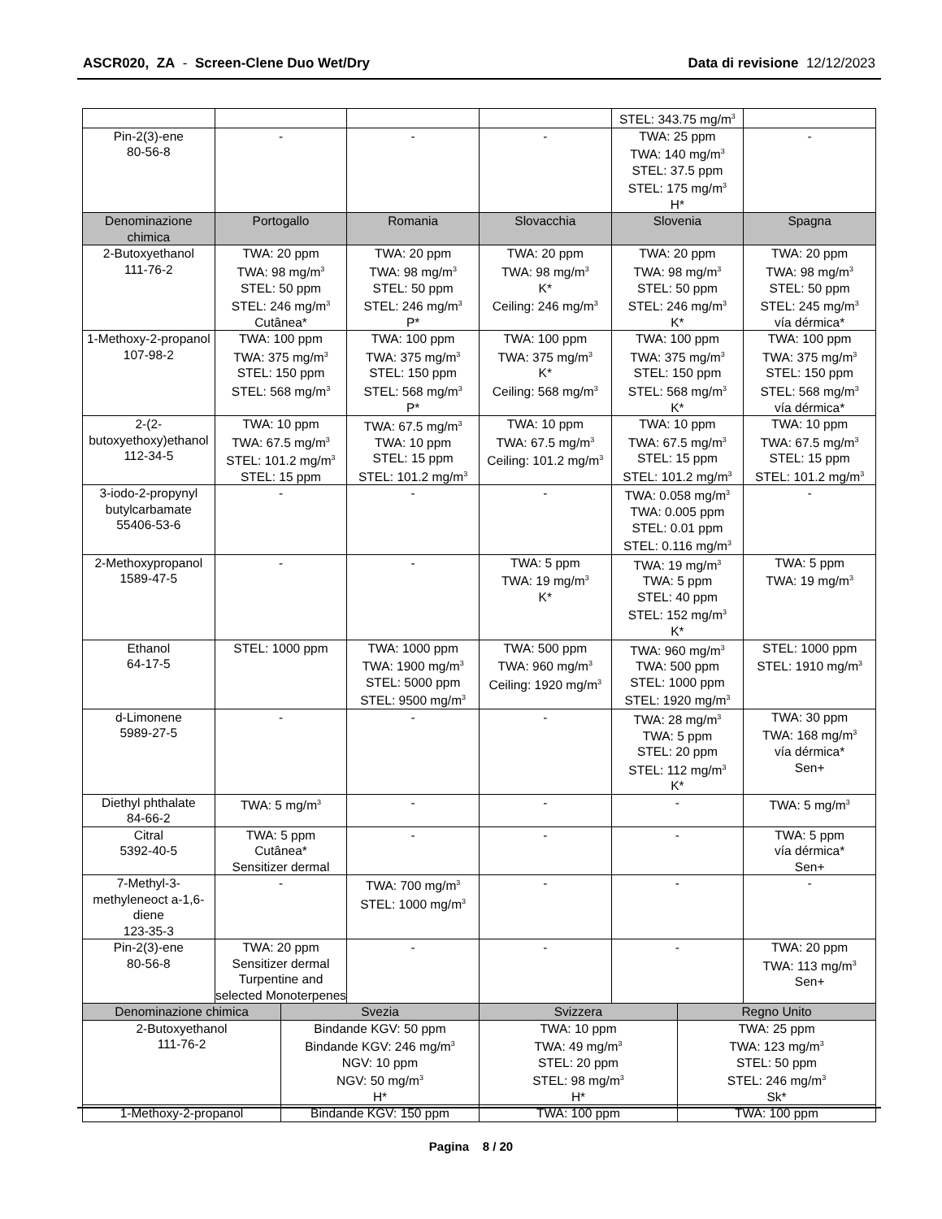ASCR020, ZA - Screen-Clene Duo Wet/Dry
Data di revisione 12/12/2023
| | | | | STEL: 343.75 mg/m<sup>3</sup> | |
| Pin-2(3)-ene 80-56-8 | - | - | - | TWA: 25 ppm TWA: 140 mg/m<sup>3</sup> STEL: 37.5 ppm STEL: 175 mg/m<sup>3</sup> H* | - |
| Denominazione chimica | Portogallo | Romania | Slovacchia | Slovenia | Spagna |
| 2-Butoxyethanol 111-76-2 | TWA: 20 ppm TWA: 98 mg/m<sup>3</sup> STEL: 50 ppm STEL: 246 mg/m<sup>3</sup> Cutânea* | TWA: 20 ppm TWA: 98 mg/m<sup>3</sup> STEL: 50 ppm STEL: 246 mg/m<sup>3</sup> P* | TWA: 20 ppm TWA: 98 mg/m<sup>3</sup> K* Ceiling: 246 mg/m<sup>3</sup> | TWA: 20 ppm TWA: 98 mg/m<sup>3</sup> STEL: 50 ppm STEL: 246 mg/m<sup>3</sup> K* | TWA: 20 ppm TWA: 98 mg/m<sup>3</sup> STEL: 50 ppm STEL: 245 mg/m<sup>3</sup> vía dérmica* |
| 1-Methoxy-2-propanol 107-98-2 | TWA: 100 ppm TWA: 375 mg/m<sup>3</sup> STEL: 150 ppm STEL: 568 mg/m<sup>3</sup> | TWA: 100 ppm TWA: 375 mg/m<sup>3</sup> STEL: 150 ppm STEL: 568 mg/m<sup>3</sup> P* | TWA: 100 ppm TWA: 375 mg/m<sup>3</sup> K* Ceiling: 568 mg/m<sup>3</sup> | TWA: 100 ppm TWA: 375 mg/m<sup>3</sup> STEL: 150 ppm STEL: 568 mg/m<sup>3</sup> K* | TWA: 100 ppm TWA: 375 mg/m<sup>3</sup> STEL: 150 ppm STEL: 568 mg/m<sup>3</sup> vía dérmica* |
| 2-(2-butoxyethoxy)ethanol 112-34-5 | TWA: 10 ppm TWA: 67.5 mg/m<sup>3</sup> STEL: 101.2 mg/m<sup>3</sup> STEL: 15 ppm | TWA: 67.5 mg/m<sup>3</sup> TWA: 10 ppm STEL: 15 ppm STEL: 101.2 mg/m<sup>3</sup> | TWA: 10 ppm TWA: 67.5 mg/m<sup>3</sup> Ceiling: 101.2 mg/m<sup>3</sup> | TWA: 10 ppm TWA: 67.5 mg/m<sup>3</sup> STEL: 15 ppm STEL: 101.2 mg/m<sup>3</sup> | TWA: 10 ppm TWA: 67.5 mg/m<sup>3</sup> STEL: 15 ppm STEL: 101.2 mg/m<sup>3</sup> |
| 3-iodo-2-propynyl butylcarbamate 55406-53-6 | - | - | - | TWA: 0.058 mg/m<sup>3</sup> TWA: 0.005 ppm STEL: 0.01 ppm STEL: 0.116 mg/m<sup>3</sup> | - |
| 2-Methoxypropanol 1589-47-5 | - | - | TWA: 5 ppm TWA: 19 mg/m<sup>3</sup> K* | TWA: 19 mg/m<sup>3</sup> TWA: 5 ppm STEL: 40 ppm STEL: 152 mg/m<sup>3</sup> K* | TWA: 5 ppm TWA: 19 mg/m<sup>3</sup> |
| Ethanol 64-17-5 | STEL: 1000 ppm | TWA: 1000 ppm TWA: 1900 mg/m<sup>3</sup> STEL: 5000 ppm STEL: 9500 mg/m<sup>3</sup> | TWA: 500 ppm TWA: 960 mg/m<sup>3</sup> Ceiling: 1920 mg/m<sup>3</sup> | TWA: 960 mg/m<sup>3</sup> TWA: 500 ppm STEL: 1000 ppm STEL: 1920 mg/m<sup>3</sup> | STEL: 1000 ppm STEL: 1910 mg/m<sup>3</sup> |
| d-Limonene 5989-27-5 | - | - | - | TWA: 28 mg/m<sup>3</sup> TWA: 5 ppm STEL: 20 ppm STEL: 112 mg/m<sup>3</sup> K* | TWA: 30 ppm TWA: 168 mg/m<sup>3</sup> vía dérmica* Sen+ |
| Diethyl phthalate 84-66-2 | TWA: 5 mg/m<sup>3</sup> | - | - | - | TWA: 5 mg/m<sup>3</sup> |
| Citral 5392-40-5 | TWA: 5 ppm Cutânea* Sensitizer dermal | - | - | - | TWA: 5 ppm vía dérmica* Sen+ |
| 7-Methyl-3-methyleneoct a-1,6-diene 123-35-3 | - | TWA: 700 mg/m<sup>3</sup> STEL: 1000 mg/m<sup>3</sup> | - | - | - |
| Pin-2(3)-ene 80-56-8 | TWA: 20 ppm Sensitizer dermal Turpentine and selected Monoterpenes | - | - | - | TWA: 20 ppm TWA: 113 mg/m<sup>3</sup> Sen+ |
| Denominazione chimica | Svezia | Svizzera | Regno Unito |
| --- | --- | --- | --- |
| 2-Butoxyethanol 111-76-2 | Bindande KGV: 50 ppm Bindande KGV: 246 mg/m<sup>3</sup> NGV: 10 ppm NGV: 50 mg/m<sup>3</sup> H* | TWA: 10 ppm TWA: 49 mg/m<sup>3</sup> STEL: 20 ppm STEL: 98 mg/m<sup>3</sup> H* | TWA: 25 ppm TWA: 123 mg/m<sup>3</sup> STEL: 50 ppm STEL: 246 mg/m<sup>3</sup> Sk* |
| 1-Methoxy-2-propanol | Bindande KGV: 150 ppm | TWA: 100 ppm | TWA: 100 ppm |
Pagina 8 / 20